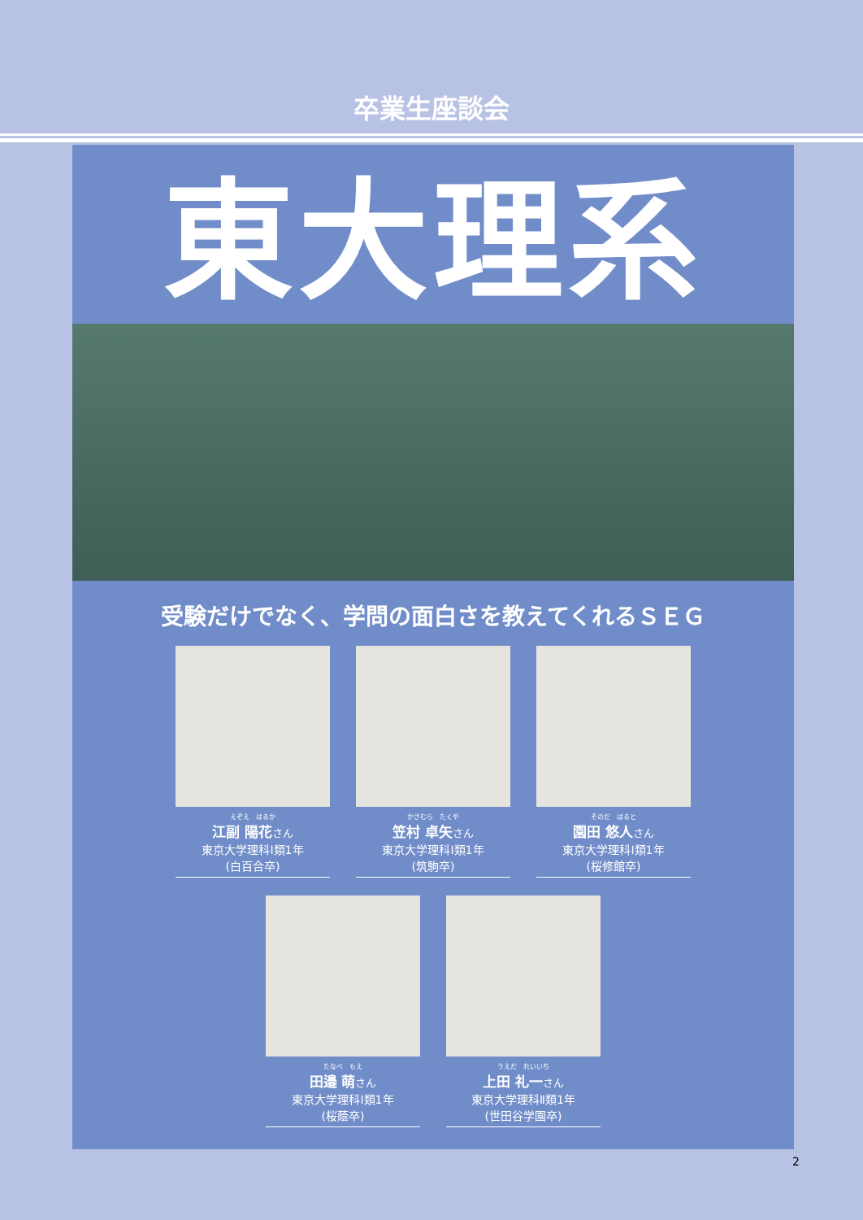卒業生座談会
東大理系
受験だけでなく、学問の面白さを教えてくれるＳＥＧ
えぞえ　はるか
江副 陽花さん
東京大学理科Ⅰ類1年
(白百合卒)
かさむら　たくや
笠村 卓矢さん
東京大学理科Ⅰ類1年
(筑駒卒)
そのだ　はると
園田 悠人さん
東京大学理科Ⅰ類1年
(桜修館卒)
たなべ　もえ
田邉 萌さん
東京大学理科Ⅰ類1年
(桜蔭卒)
うえだ　れいいち
上田 礼一さん
東京大学理科Ⅱ類1年
(世田谷学園卒)
2